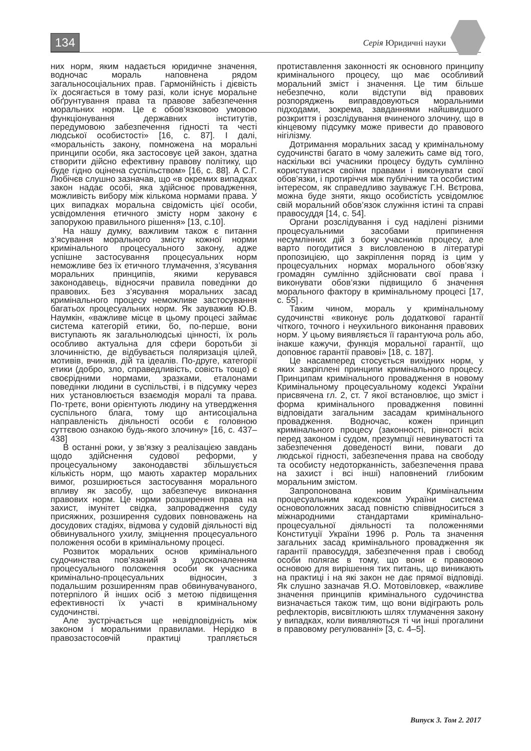134 Серія Юридичні науки
них норм, яким надається юридичне значення, водночас мораль наповнена рядом загальносоціальних прав. Гармонійність і дієвість їх досягається в тому разі, коли існує моральне обґрунтування права та правове забезпечення моральних норм. Це є обов’язковою умовою функціонування державних інститутів, передумовою забезпечення гідності та честі людської особистості» [16, с. 87]. І далі, «моральність закону, помножена на моральні принципи особи, яка застосовує цей закон, здатна створити дійсно ефективну правову політику, що буде гідно оцінена суспільством» [16, с. 88]. А С.Г. Любічєв слушно зазначав, що «в окремих випадках закон надає особі, яка здійснює провадження, можливість вибору між кількома нормами права. У цих випадках моральна свідомість цієї особи, усвідомлення етичного змісту норм закону є запорукою правильного рішення» [13, с.10].
На нашу думку, важливим також є питання з’ясування морального змісту кожної норми кримінального процесуального закону, адже успішне застосування процесуальних норм неможливе без їх етичного тлумачення, з’ясування моральних принципів, якими керувався законодавець, відносячи правила поведінки до правових. Без з’ясування моральних засад кримінального процесу неможливе застосування багатьох процесуальних норм. Як зауважив Ю.В. Наумкін, «важливе місце в цьому процесі займає система категорій етики, бо, по-перше, вони виступають як загальнолюдські цінності, їх роль особливо актуальна для сфери боротьби зі злочинністю, де відбувається поляризація цілей, мотивів, вчинків, дій та ідеалів. По-друге, категорії етики (добро, зло, справедливість, совість тощо) є своєрідними нормами, зразками, еталонами поведінки людини в суспільстві, і в підсумку через них установлюється взаємодія моралі та права. По-третє, вони орієнтують людину на утвердження суспільного блага, тому що антисоціальна направленість діяльності особи є головною суттєвою ознакою будь-якого злочину» [16, с. 437–438]
В останні роки, у зв’язку з реалізацією завдань щодо здійснення судової реформи, у процесуальному законодавстві збільшується кількість норм, що мають характер моральних вимог, розширюється застосування морального впливу як засобу, що забезпечує виконання правових норм. Це норми розширення права на захист, імунітет свідка, запровадження суду присяжних, розширення судових повноважень на досудових стадіях, відмова у судовій діяльності від обвинувального ухилу, зміцнення процесуального положення особи в кримінальному процесі.
Розвиток моральних основ кримінального судочинства пов’язаний з удосконаленням процесуального положення особи як учасника кримінально-процесуальних відносин, з подальшим розширенням прав обвинувачуваного, потерпілого й інших осіб з метою підвищення ефективності їх участі в кримінальному судочинстві.
Але зустрічається ще невідповідність між законом і моральними правилами. Нерідко в правозастосовчій практиці трапляється протиставлення законності як основного принципу кримінального процесу, що має особливий моральний зміст і значення. Це тим більше небезпечно, коли відступи від правових розпоряджень виправдовуються моральними підходами, зокрема, завданнями найшвидшого розкриття і розслідування вчиненого злочину, що в кінцевому підсумку може привести до правового нігілізму.
Дотримання моральних засад у кримінальному судочинстві багато в чому залежить саме від того, наскільки всі учасники процесу будуть сумлінно користуватися своїми правами і виконувати свої обов’язки, і протиріччя між публічним та особистим інтересом, як справедливо зауважує Г.Н. Вєтрова, можна буде зняти, якщо особистість усвідомлює свій моральний обов’язок служіння істині та справі правосуддя [14, с. 54].
Органи розслідування і суд наділені різними процесуальними засобами припинення несумлінних дій з боку учасників процесу, але варто погодитися з висловленою в літературі пропозицією, що закріплення поряд із цим у процесуальних нормах морального обов’язку громадян сумлінно здійснювати свої права і виконувати обов’язки підвищило б значення морального фактору в кримінальному процесі [17, с. 55] .
Таким чином, мораль у кримінальному судочинстві «виконує роль додаткової гарантії чіткого, точного і неухильного виконання правових норм. У цьому виявляється її гарантуюча роль або, інакше кажучи, функція моральної гарантії, що доповнює гарантії правові» [18, с. 187].
Це насамперед стосується вихідних норм, у яких закріплені принципи кримінального процесу. Принципам кримінального провадження в новому Кримінальному процесуальному кодексі України присвячена гл. 2, ст. 7 якої встановлює, що зміст і форма кримінального провадження повинні відповідати загальним засадам кримінального провадження. Водночас, кожен принцип кримінального процесу (законності, рівності всіх перед законом і судом, презумпції невинуватості та забезпечення доведеності вини, поваги до людської гідності, забезпечення права на свободу та особисту недоторканність, забезпечення права на захист і всі інші) наповнений глибоким моральним змістом.
Запропонована новим Кримінальним процесуальним кодексом України система основоположних засад повністю співвідноситься з міжнародними стандартами кримінально-процесуальної діяльності та положеннями Конституції України 1996 р. Роль та значення загальних засад кримінального провадження як гарантії правосуддя, забезпечення прав і свобод особи полягає в тому, що вони є правовою основою для вирішення тих питань, що виникають на практиці і на які закон не дає прямої відповіді. Як слушно зазначав Я.О. Мотовіловкер, «важливе значення принципів кримінального судочинства визначається також тим, що вони відіграють роль рефлекторів, висвітлюють шлях тлумачення закону у випадках, коли виявляються ті чи інші прогалини в правовому регулюванні» [3, с. 4–5].
Випуск 3. Том 2. 2017